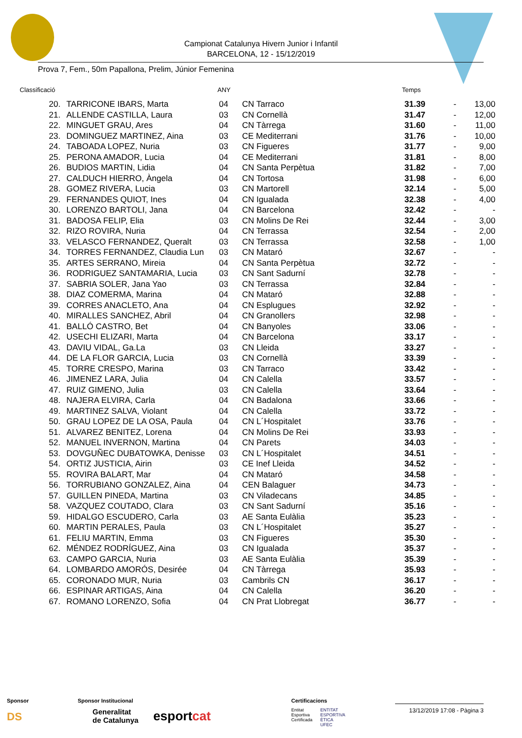Campionat Catalunya Hivern Junior i Infantil
BARCELONA, 12 - 15/12/2019
Prova 7, Fem., 50m Papallona, Prelim, Júnior Femenina
| Classificació | ANY | Temps |
| 20. | TARRICONE IBARS, Marta | 04 | CN Tarraco | 31.39 | - | 13,00 |
| 21. | ALLENDE CASTILLA, Laura | 03 | CN Cornellà | 31.47 | - | 12,00 |
| 22. | MINGUET GRAU, Ares | 04 | CN Tàrrega | 31.60 | - | 11,00 |
| 23. | DOMINGUEZ MARTINEZ, Aina | 03 | CE Mediterrani | 31.76 | - | 10,00 |
| 24. | TABOADA LOPEZ, Nuria | 03 | CN Figueres | 31.77 | - | 9,00 |
| 25. | PERONA AMADOR, Lucia | 04 | CE Mediterrani | 31.81 | - | 8,00 |
| 26. | BUDIOS MARTIN, Lidia | 04 | CN Santa Perpètua | 31.82 | - | 7,00 |
| 27. | CALDUCH HIERRO, Àngela | 04 | CN Tortosa | 31.98 | - | 6,00 |
| 28. | GOMEZ RIVERA, Lucia | 03 | CN Martorell | 32.14 | - | 5,00 |
| 29. | FERNANDES QUIOT, Ines | 04 | CN Igualada | 32.38 | - | 4,00 |
| 30. | LORENZO BARTOLI, Jana | 04 | CN Barcelona | 32.42 | - | - |
| 31. | BADOSA FELIP, Elia | 03 | CN Molins De Rei | 32.44 | - | 3,00 |
| 32. | RIZO ROVIRA, Nuria | 04 | CN Terrassa | 32.54 | - | 2,00 |
| 33. | VELASCO FERNANDEZ, Queralt | 03 | CN Terrassa | 32.58 | - | 1,00 |
| 34. | TORRES FERNANDEZ, Claudia Lun | 03 | CN Mataró | 32.67 | - | - |
| 35. | ARTES SERRANO, Mireia | 04 | CN Santa Perpètua | 32.72 | - | - |
| 36. | RODRIGUEZ SANTAMARIA, Lucia | 03 | CN Sant Sadurní | 32.78 | - | - |
| 37. | SABRIA SOLER, Jana Yao | 03 | CN Terrassa | 32.84 | - | - |
| 38. | DIAZ COMERMA, Marina | 04 | CN Mataró | 32.88 | - | - |
| 39. | CORRES ANACLETO, Ana | 04 | CN Esplugues | 32.92 | - | - |
| 40. | MIRALLES SANCHEZ, Abril | 04 | CN Granollers | 32.98 | - | - |
| 41. | BALLÓ CASTRO, Bet | 04 | CN Banyoles | 33.06 | - | - |
| 42. | USECHI ELIZARI, Marta | 04 | CN Barcelona | 33.17 | - | - |
| 43. | DAVIU VIDAL, Ga.La | 03 | CN Lleida | 33.27 | - | - |
| 44. | DE LA FLOR GARCIA, Lucia | 03 | CN Cornellà | 33.39 | - | - |
| 45. | TORRE CRESPO, Marina | 03 | CN Tarraco | 33.42 | - | - |
| 46. | JIMENEZ LARA, Julia | 04 | CN Calella | 33.57 | - | - |
| 47. | RUIZ GIMENO, Julia | 03 | CN Calella | 33.64 | - | - |
| 48. | NAJERA ELVIRA, Carla | 04 | CN Badalona | 33.66 | - | - |
| 49. | MARTINEZ SALVA, Violant | 04 | CN Calella | 33.72 | - | - |
| 50. | GRAU LOPEZ DE LA OSA, Paula | 04 | CN L´Hospitalet | 33.76 | - | - |
| 51. | ALVAREZ BENITEZ, Lorena | 04 | CN Molins De Rei | 33.93 | - | - |
| 52. | MANUEL INVERNON, Martina | 04 | CN Parets | 34.03 | - | - |
| 53. | DOVGUÑEC DUBATOWKA, Denisse | 03 | CN L´Hospitalet | 34.51 | - | - |
| 54. | ORTIZ JUSTICIA, Airin | 03 | CE Inef Lleida | 34.52 | - | - |
| 55. | ROVIRA BALART, Mar | 04 | CN Mataró | 34.58 | - | - |
| 56. | TORRUBIANO GONZALEZ, Aina | 04 | CEN Balaguer | 34.73 | - | - |
| 57. | GUILLEN PINEDA, Martina | 03 | CN Viladecans | 34.85 | - | - |
| 58. | VAZQUEZ COUTADO, Clara | 03 | CN Sant Sadurní | 35.16 | - | - |
| 59. | HIDALGO ESCUDERO, Carla | 03 | AE Santa Eulàlia | 35.23 | - | - |
| 60. | MARTIN PERALES, Paula | 03 | CN L´Hospitalet | 35.27 | - | - |
| 61. | FELIU MARTIN, Emma | 03 | CN Figueres | 35.30 | - | - |
| 62. | MÉNDEZ RODRÍGUEZ, Aina | 03 | CN Igualada | 35.37 | - | - |
| 63. | CAMPO GARCIA, Nuria | 03 | AE Santa Eulàlia | 35.39 | - | - |
| 64. | LOMBARDO AMORÓS, Desirée | 04 | CN Tàrrega | 35.93 | - | - |
| 65. | CORONADO MUR, Nuria | 03 | Cambrils CN | 36.17 | - | - |
| 66. | ESPINAR ARTIGAS, Aina | 04 | CN Calella | 36.20 | - | - |
| 67. | ROMANO LORENZO, Sofia | 04 | CN Prat Llobregat | 36.77 | - | - |
Sponsor
DS
Sponsor Institucional
Generalitat
de Catalunya esportcat
Certificacions
Entitat
Esportiva
Certificada ENTITAT
ESPORTIVA
ÈTICA
UFEC
13/12/2019 17:08 - Pàgina 3